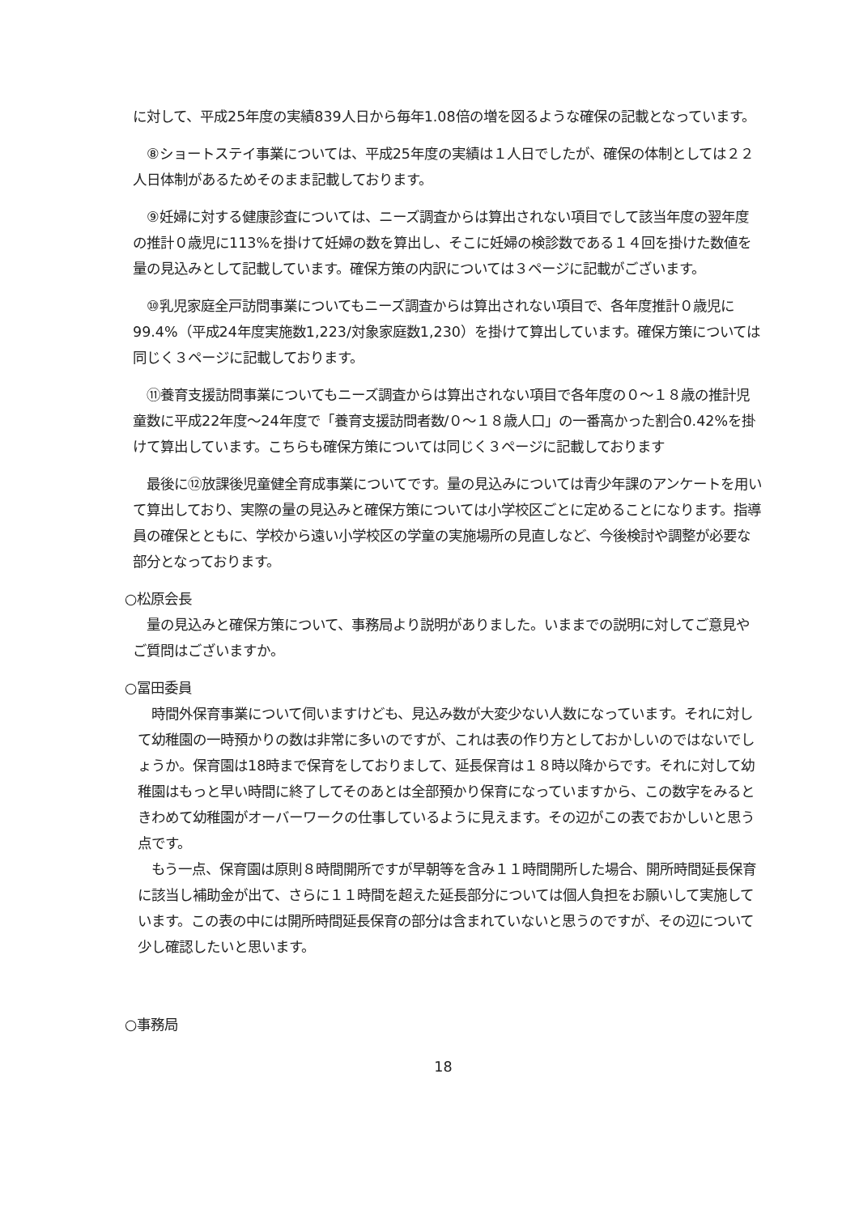に対して、平成25年度の実績839人日から毎年1.08倍の増を図るような確保の記載となっています。
　⑧ショートステイ事業については、平成25年度の実績は１人日でしたが、確保の体制としては２２人日体制があるためそのまま記載しております。
　⑨妊婦に対する健康診査については、ニーズ調査からは算出されない項目でして該当年度の翌年度の推計０歳児に113%を掛けて妊婦の数を算出し、そこに妊婦の検診数である１４回を掛けた数値を量の見込みとして記載しています。確保方策の内訳については３ページに記載がございます。
　⑩乳児家庭全戸訪問事業についてもニーズ調査からは算出されない項目で、各年度推計０歳児に99.4%（平成24年度実施数1,223/対象家庭数1,230）を掛けて算出しています。確保方策については同じく３ページに記載しております。
　⑪養育支援訪問事業についてもニーズ調査からは算出されない項目で各年度の０～１８歳の推計児童数に平成22年度～24年度で「養育支援訪問者数/０～１８歳人口」の一番高かった割合0.42%を掛けて算出しています。こちらも確保方策については同じく３ページに記載しております
　最後に⑫放課後児童健全育成事業についてです。量の見込みについては青少年課のアンケートを用いて算出しており、実際の量の見込みと確保方策については小学校区ごとに定めることになります。指導員の確保とともに、学校から遠い小学校区の学童の実施場所の見直しなど、今後検討や調整が必要な部分となっております。
○松原会長
　量の見込みと確保方策について、事務局より説明がありました。いままでの説明に対してご意見やご質問はございますか。
○冨田委員
　時間外保育事業について伺いますけども、見込み数が大変少ない人数になっています。それに対して幼稚園の一時預かりの数は非常に多いのですが、これは表の作り方としておかしいのではないでしょうか。保育園は18時まで保育をしておりまして、延長保育は１８時以降からです。それに対して幼稚園はもっと早い時間に終了してそのあとは全部預かり保育になっていますから、この数字をみるときわめて幼稚園がオーバーワークの仕事しているように見えます。その辺がこの表でおかしいと思う点です。
　もう一点、保育園は原則８時間開所ですが早朝等を含み１１時間開所した場合、開所時間延長保育に該当し補助金が出て、さらに１１時間を超えた延長部分については個人負担をお願いして実施しています。この表の中には開所時間延長保育の部分は含まれていないと思うのですが、その辺について少し確認したいと思います。
○事務局
18